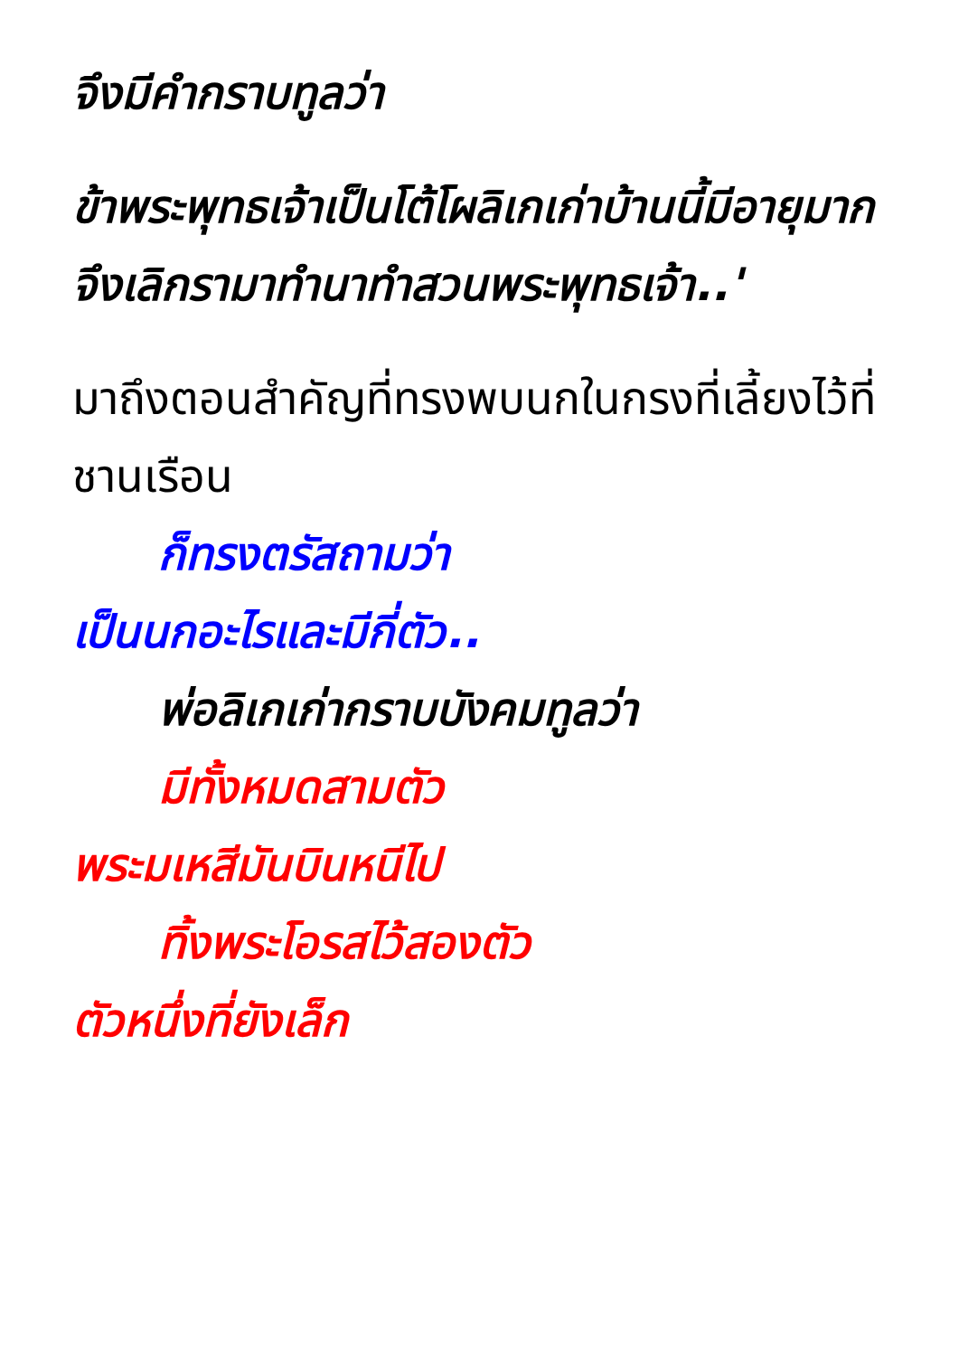จึงมีคำกราบทูลว่า
ข้าพระพุทธเจ้าเป็นโต้โผลิเกเก่าบ้านนี้มีอายุมากจึงเลิกรามาทำนาทำสวนพระพุทธเจ้า..'
มาถึงตอนสำคัญที่ทรงพบนกในกรงที่เลี้ยงไว้ที่ชานเรือน
ก็ทรงตรัสถามว่า
เป็นนกอะไรและมีกี่ตัว..
พ่อลิเกเก่ากราบบังคมทูลว่า
มีทั้งหมดสามตัว
พระมเหสีมันบินหนีไป
ทิ้งพระโอรสไว้สองตัว
ตัวหนึ่งที่ยังเล็ก